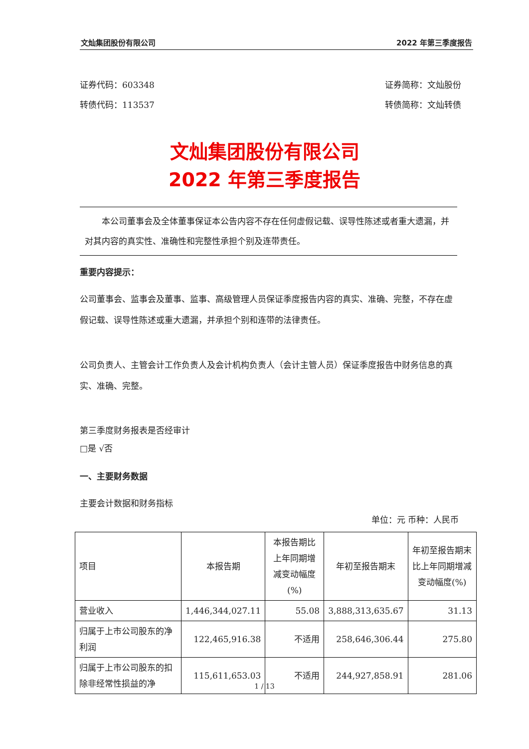文灿集团股份有限公司 2022 年第三季度报告
证券代码：603348 证券简称：文灿股份
转债代码：113537 转债简称：文灿转债
文灿集团股份有限公司
2022 年第三季度报告
本公司董事会及全体董事保证本公告内容不存在任何虚假记载、误导性陈述或者重大遗漏，并对其内容的真实性、准确性和完整性承担个别及连带责任。
重要内容提示：
公司董事会、监事会及董事、监事、高级管理人员保证季度报告内容的真实、准确、完整，不存在虚假记载、误导性陈述或重大遗漏，并承担个别和连带的法律责任。
公司负责人、主管会计工作负责人及会计机构负责人（会计主管人员）保证季度报告中财务信息的真实、准确、完整。
第三季度财务报表是否经审计
□是 √否
一、主要财务数据
主要会计数据和财务指标
单位：元 币种：人民币
| 项目 | 本报告期 | 本报告期比上年同期增减变动幅度(%) | 年初至报告期末 | 年初至报告期末比上年同期增减变动幅度(%) |
| --- | --- | --- | --- | --- |
| 营业收入 | 1,446,344,027.11 | 55.08 | 3,888,313,635.67 | 31.13 |
| 归属于上市公司股东的净利润 | 122,465,916.38 | 不适用 | 258,646,306.44 | 275.80 |
| 归属于上市公司股东的扣除非经常性损益的净 | 115,611,653.03 | 不适用 | 244,927,858.91 | 281.06 |
1 / 13